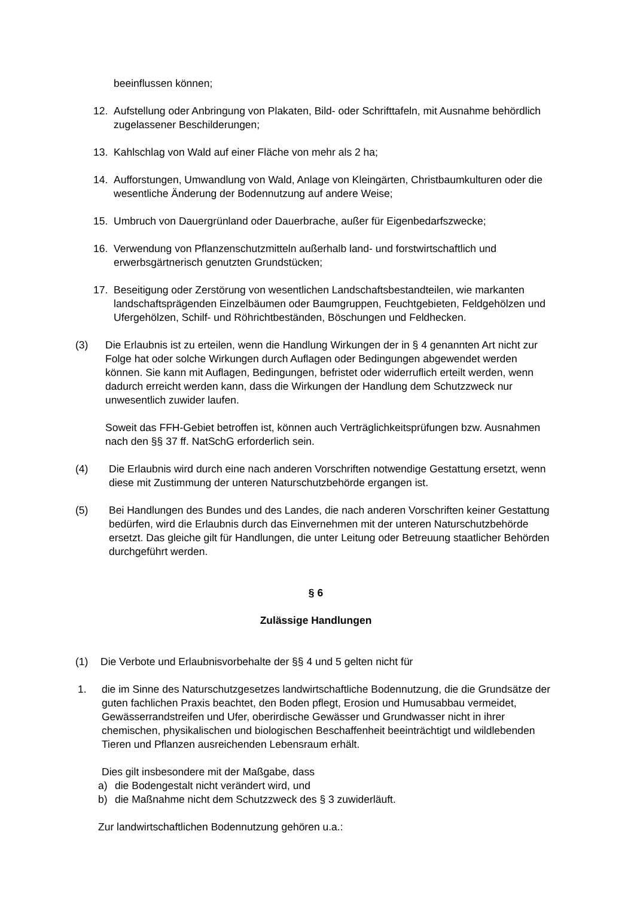beeinflussen können;
12. Aufstellung oder Anbringung von Plakaten, Bild- oder Schrifttafeln, mit Ausnahme behördlich zugelassener Beschilderungen;
13. Kahlschlag von Wald auf einer Fläche von mehr als 2 ha;
14. Aufforstungen, Umwandlung von Wald, Anlage von Kleingärten, Christbaumkulturen oder die wesentliche Änderung der Bodennutzung auf andere Weise;
15. Umbruch von Dauergrünland oder Dauerbrache, außer für Eigenbedarfszwecke;
16. Verwendung von Pflanzenschutzmitteln außerhalb land- und forstwirtschaftlich und erwerbsgärtnerisch genutzten Grundstücken;
17. Beseitigung oder Zerstörung von wesentlichen Landschaftsbestandteilen, wie markanten landschaftsprägenden Einzelbäumen oder Baumgruppen, Feuchtgebieten, Feldgehölzen und Ufergehölzen, Schilf- und Röhrichtbeständen, Böschungen und Feldhecken.
(3) Die Erlaubnis ist zu erteilen, wenn die Handlung Wirkungen der in § 4 genannten Art nicht zur Folge hat oder solche Wirkungen durch Auflagen oder Bedingungen abgewendet werden können. Sie kann mit Auflagen, Bedingungen, befristet oder widerruflich erteilt werden, wenn dadurch erreicht werden kann, dass die Wirkungen der Handlung dem Schutzzweck nur unwesentlich zuwider laufen.
Soweit das FFH-Gebiet betroffen ist, können auch Verträglichkeitsprüfungen bzw. Ausnahmen nach den §§ 37 ff. NatSchG erforderlich sein.
(4) Die Erlaubnis wird durch eine nach anderen Vorschriften notwendige Gestattung ersetzt, wenn diese mit Zustimmung der unteren Naturschutzbehörde ergangen ist.
(5) Bei Handlungen des Bundes und des Landes, die nach anderen Vorschriften keiner Gestattung bedürfen, wird die Erlaubnis durch das Einvernehmen mit der unteren Naturschutzbehörde ersetzt. Das gleiche gilt für Handlungen, die unter Leitung oder Betreuung staatlicher Behörden durchgeführt werden.
§ 6
Zulässige Handlungen
(1) Die Verbote und Erlaubnisvorbehalte der §§ 4 und 5 gelten nicht für
1. die im Sinne des Naturschutzgesetzes landwirtschaftliche Bodennutzung, die die Grundsätze der guten fachlichen Praxis beachtet, den Boden pflegt, Erosion und Humusabbau vermeidet, Gewässerrandstreifen und Ufer, oberirdische Gewässer und Grundwasser nicht in ihrer chemischen, physikalischen und biologischen Beschaffenheit beeinträchtigt und wildlebenden Tieren und Pflanzen ausreichenden Lebensraum erhält.
Dies gilt insbesondere mit der Maßgabe, dass
a) die Bodengestalt nicht verändert wird, und
b) die Maßnahme nicht dem Schutzzweck des § 3 zuwiderläuft.
Zur landwirtschaftlichen Bodennutzung gehören u.a.: